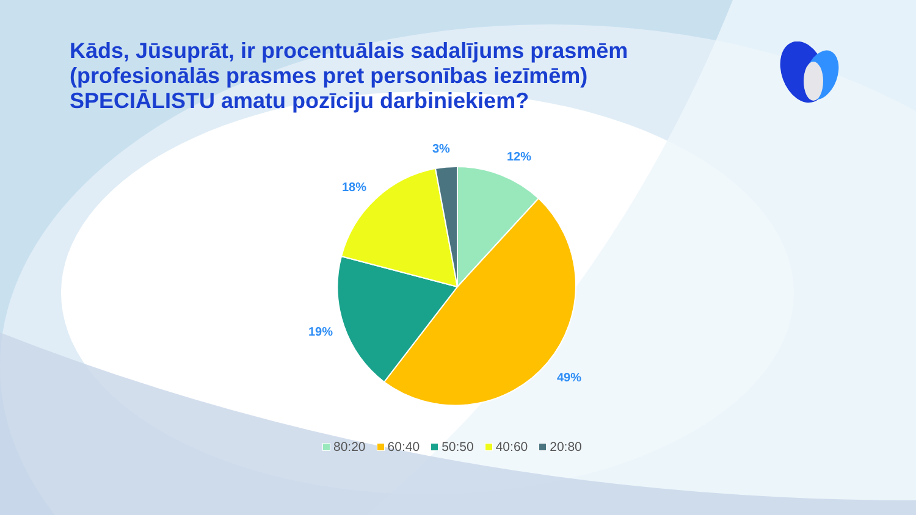Kāds, Jūsuprāt, ir procentuālais sadalījums prasmēm (profesionālās prasmes pret personības iezīmēm) SPECIĀLISTU amatu pozīciju darbiniekiem?
12%
49%
19%
18%
3%
80:20 60:40 50:50 40:60 20:80